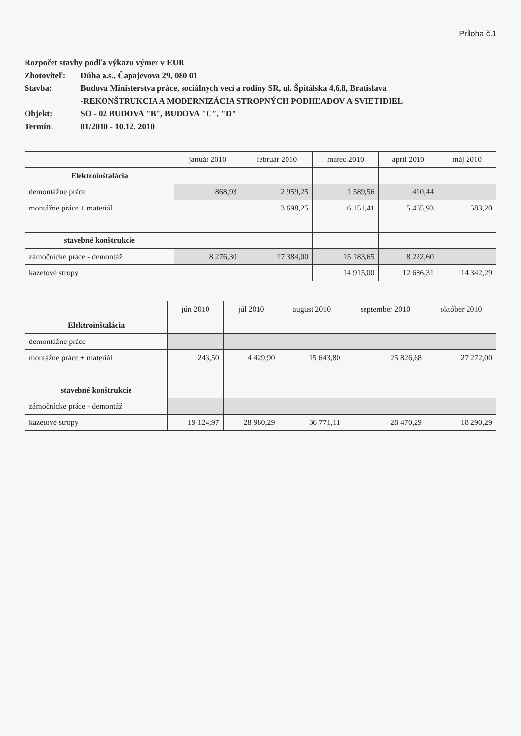Príloha č.1
Rozpočet stavby podľa výkazu výmer v EUR
Zhotoviteľ: Dúha a.s., Čapajevova 29, 080 01
Stavba: Budova Ministerstva práce, sociálnych vecí a rodiny SR, ul. Špitálska 4,6,8, Bratislava
-REKONŠTRUKCIA A MODERNIZÁCIA STROPNÝCH PODHĽADOV A SVIETIDIEL
Objekt: SO - 02 BUDOVA "B", BUDOVA "C", "D"
Termín: 01/2010 - 10.12. 2010
| | január 2010 | február 2010 | marec 2010 | apríl 2010 | máj 2010 |
| --- | --- | --- | --- | --- | --- |
| Elektroinštalácia | | | | | |
| demontážne práce | 868,93 | 2 959,25 | 1 589,56 | 410,44 | |
| montážne práce + materiál | | 3 698,25 | 6 151,41 | 5 465,93 | 583,20 |
| stavebné konštrukcie | | | | | |
| zámočnícke práce - demontáž | 8 276,30 | 17 384,00 | 15 183,65 | 8 222,60 | |
| kazetové stropy | | | 14 915,00 | 12 686,31 | 14 342,29 |
| | jún 2010 | júl 2010 | august 2010 | september 2010 | október 2010 |
| --- | --- | --- | --- | --- | --- |
| Elektroinštalácia | | | | | |
| demontážne práce | | | | | |
| montážne práce + materiál | 243,50 | 4 429,90 | 15 643,80 | 25 826,68 | 27 272,00 |
| stavebné konštrukcie | | | | | |
| zámočnícke práce - demontáž | | | | | |
| kazetové stropy | 19 124,97 | 28 980,29 | 36 771,11 | 28 470,29 | 18 290,29 |